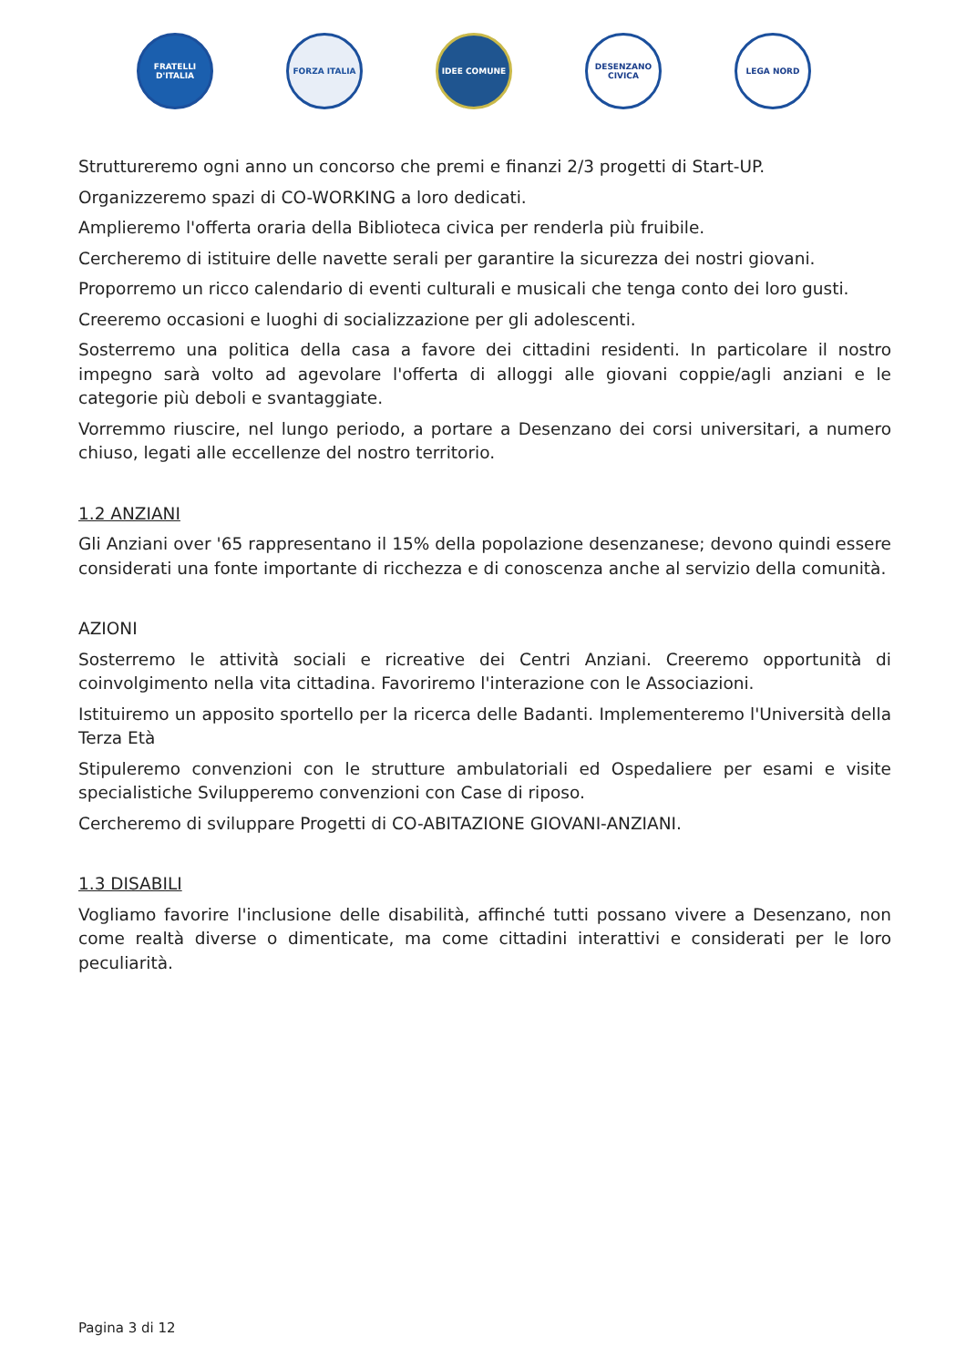FRATELLI D'ITALIA
FORZA ITALIA IDEE COMUNE DESENZANO CIVICA
LEGA NORD
Strutture­remo ogni anno un concorso che premi e finanzi 2/3 progetti di Start-UP.
Organizzeremo spazi di CO-WORKING a loro dedicati.
Amplieremo l'offerta oraria della Biblioteca civica per renderla più fruibile.
Cercheremo di istituire delle navette serali per garantire la sicurezza dei nostri giovani.
Proporremo un ricco calendario di eventi culturali e musicali che tenga conto dei loro gusti.
Creeremo occasioni e luoghi di socializzazione per gli adolescenti.
Sosterremo una politica della casa a favore dei cittadini residenti. In particolare il nostro impegno sarà volto ad agevolare l'offerta di alloggi alle giovani coppie/agli anziani e le categorie più deboli e svantaggiate.
Vorremmo riuscire, nel lungo periodo, a portare a Desenzano dei corsi universitari, a numero chiuso, legati alle eccellenze del nostro territorio.
1.2 ANZIANI
Gli Anziani over '65 rappresentano il 15% della popolazione desenzanese; devono quindi essere considerati una fonte importante di ricchezza e di conoscenza anche al servizio della comunità.
AZIONI
Sosterremo le attività sociali e ricreative dei Centri Anziani. Creeremo opportunità di coinvolgimento nella vita cittadina. Favoriremo l'interazione con le Associazioni.
Istituiremo un apposito sportello per la ricerca delle Badanti. Implementeremo l'Università della Terza Età
Stipuleremo convenzioni con le strutture ambulatoriali ed Ospedaliere per esami e visite specialistiche Svilupperemo convenzioni con Case di riposo.
Cercheremo di sviluppare Progetti di CO-ABITAZIONE GIOVANI-ANZIANI.
1.3 DISABILI
Vogliamo favorire l'inclusione delle disabilità, affinché tutti possano vivere a Desenzano, non come realtà diverse o dimenticate, ma come cittadini interattivi e considerati per le loro peculiarità.
Pagina 3 di 12